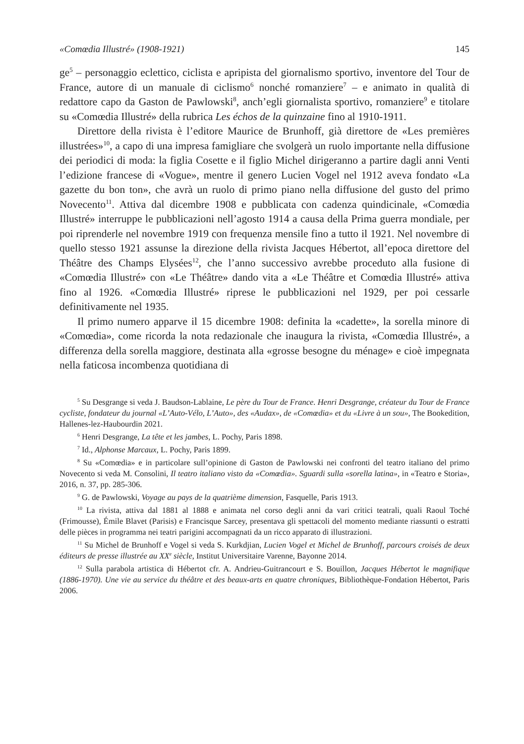«Comœdia Illustré» (1908-1921) 145
ge<sup>5</sup> – personaggio eclettico, ciclista e apripista del giornalismo sportivo, inventore del Tour de France, autore di un manuale di ciclismo<sup>6</sup> nonché romanziere<sup>7</sup> – e animato in qualità di redattore capo da Gaston de Pawlowski<sup>8</sup>, anch’egli giornalista sportivo, romanziere<sup>9</sup> e titolare su «Comœdia Illustré» della rubrica Les échos de la quinzaine fino al 1910-1911.
Direttore della rivista è l’editore Maurice de Brunhoff, già direttore de «Les premières illustrées»<sup>10</sup>, a capo di una impresa famigliare che svolgerà un ruolo importante nella diffusione dei periodici di moda: la figlia Cosette e il figlio Michel dirigeranno a partire dagli anni Venti l’edizione francese di «Vogue», mentre il genero Lucien Vogel nel 1912 aveva fondato «La gazette du bon ton», che avrà un ruolo di primo piano nella diffusione del gusto del primo Novecento<sup>11</sup>. Attiva dal dicembre 1908 e pubblicata con cadenza quindicinale, «Comœdia Illustré» interruppe le pubblicazioni nell’agosto 1914 a causa della Prima guerra mondiale, per poi riprenderle nel novembre 1919 con frequenza mensile fino a tutto il 1921. Nel novembre di quello stesso 1921 assunse la direzione della rivista Jacques Hébertot, all’epoca direttore del Théâtre des Champs Elysées<sup>12</sup>, che l’anno successivo avrebbe proceduto alla fusione di «Comœdia Illustré» con «Le Théâtre» dando vita a «Le Théâtre et Comœdia Illustré» attiva fino al 1926. «Comœdia Illustré» riprese le pubblicazioni nel 1929, per poi cessarle definitivamente nel 1935.
Il primo numero apparve il 15 dicembre 1908: definita la «cadette», la sorella minore di «Comœdia», come ricorda la nota redazionale che inaugura la rivista, «Comœdia Illustré», a differenza della sorella maggiore, destinata alla «grosse besogne du ménage» e cioè impegnata nella faticosa incombenza quotidiana di
<sup>5</sup> Su Desgrange si veda J. Baudson-Lablaine, Le père du Tour de France. Henri Desgrange, créateur du Tour de France cycliste, fondateur du journal «L’Auto-Vélo, L’Auto», des «Audax», de «Comœdia» et du «Livre à un sou», The Bookedition, Hallenes-lez-Haubourdin 2021.
<sup>6</sup> Henri Desgrange, La tête et les jambes, L. Pochy, Paris 1898.
<sup>7</sup> Id., Alphonse Marcaux, L. Pochy, Paris 1899.
<sup>8</sup> Su «Comœdia» e in particolare sull’opinione di Gaston de Pawlowski nei confronti del teatro italiano del primo Novecento si veda M. Consolini, Il teatro italiano visto da «Comœdia». Sguardi sulla «sorella latina», in «Teatro e Storia», 2016, n. 37, pp. 285-306.
<sup>9</sup> G. de Pawlowski, Voyage au pays de la quatrième dimension, Fasquelle, Paris 1913.
<sup>10</sup> La rivista, attiva dal 1881 al 1888 e animata nel corso degli anni da vari critici teatrali, quali Raoul Toché (Frimousse), Émile Blavet (Parisis) e Francisque Sarcey, presentava gli spettacoli del momento mediante riassunti o estratti delle pièces in programma nei teatri parigini accompagnati da un ricco apparato di illustrazioni.
<sup>11</sup> Su Michel de Brunhoff e Vogel si veda S. Kurkdjian, Lucien Vogel et Michel de Brunhoff, parcours croisés de deux éditeurs de presse illustrée au XX<sup>e</sup> siècle, Institut Universitaire Varenne, Bayonne 2014.
<sup>12</sup> Sulla parabola artistica di Hébertot cfr. A. Andrieu-Guitrancourt e S. Bouillon, Jacques Hébertot le magnifique (1886-1970). Une vie au service du théâtre et des beaux-arts en quatre chroniques, Bibliothèque-Fondation Hébertot, Paris 2006.